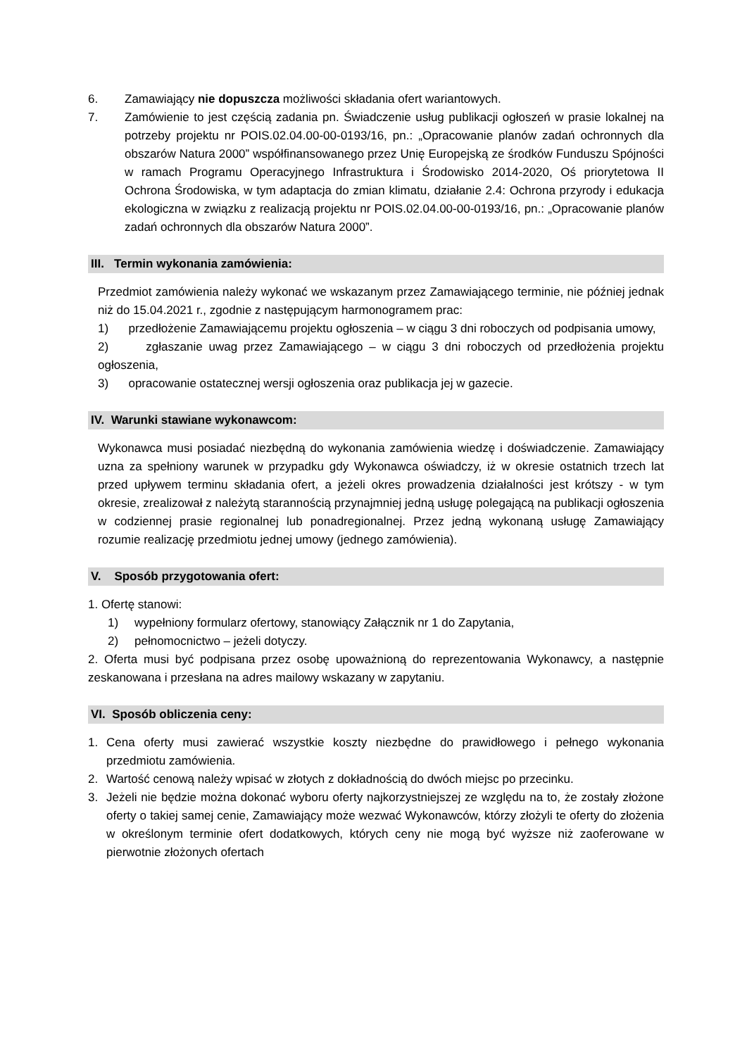6. Zamawiający nie dopuszcza możliwości składania ofert wariantowych.
7. Zamówienie to jest częścią zadania pn. Świadczenie usług publikacji ogłoszeń w prasie lokalnej na potrzeby projektu nr POIS.02.04.00-00-0193/16, pn.: „Opracowanie planów zadań ochronnych dla obszarów Natura 2000” współfinansowanego przez Unię Europejską ze środków Funduszu Spójności w ramach Programu Operacyjnego Infrastruktura i Środowisko 2014-2020, Oś priorytetowa II Ochrona Środowiska, w tym adaptacja do zmian klimatu, działanie 2.4: Ochrona przyrody i edukacja ekologiczna w związku z realizacją projektu nr POIS.02.04.00-00-0193/16, pn.: „Opracowanie planów zadań ochronnych dla obszarów Natura 2000”.
III. Termin wykonania zamówienia:
Przedmiot zamówienia należy wykonać we wskazanym przez Zamawiającego terminie, nie później jednak niż do 15.04.2021 r., zgodnie z następującym harmonogramem prac:
1) przedłożenie Zamawiającemu projektu ogłoszenia – w ciągu 3 dni roboczych od podpisania umowy,
2) zgłaszanie uwag przez Zamawiającego – w ciągu 3 dni roboczych od przedłożenia projektu ogłoszenia,
3) opracowanie ostatecznej wersji ogłoszenia oraz publikacja jej w gazecie.
IV. Warunki stawiane wykonawcom:
Wykonawca musi posiadać niezbędną do wykonania zamówienia wiedzę i doświadczenie. Zamawiający uzna za spełniony warunek w przypadku gdy Wykonawca oświadczy, iż w okresie ostatnich trzech lat przed upływem terminu składania ofert, a jeżeli okres prowadzenia działalności jest krótszy - w tym okresie, zrealizował z należytą starannością przynajmniej jedną usługę polegającą na publikacji ogłoszenia w codziennej prasie regionalnej lub ponadregionalnej. Przez jedną wykonaną usługę Zamawiający rozumie realizację przedmiotu jednej umowy (jednego zamówienia).
V. Sposób przygotowania ofert:
1. Ofertę stanowi:
1) wypełniony formularz ofertowy, stanowiący Załącznik nr 1 do Zapytania,
2) pełnomocnictwo – jeżeli dotyczy.
2. Oferta musi być podpisana przez osobę upoważnioną do reprezentowania Wykonawcy, a następnie zeskanowana i przesłana na adres mailowy wskazany w zapytaniu.
VI. Sposób obliczenia ceny:
1. Cena oferty musi zawierać wszystkie koszty niezbędne do prawidłowego i pełnego wykonania przedmiotu zamówienia.
2. Wartość cenową należy wpisać w złotych z dokładnością do dwóch miejsc po przecinku.
3. Jeżeli nie będzie można dokonać wyboru oferty najkorzystniejszej ze względu na to, że zostały złożone oferty o takiej samej cenie, Zamawiający może wezwać Wykonawców, którzy złożyli te oferty do złożenia w określonym terminie ofert dodatkowych, których ceny nie mogą być wyższe niż zaoferowane w pierwotnie złożonych ofertach